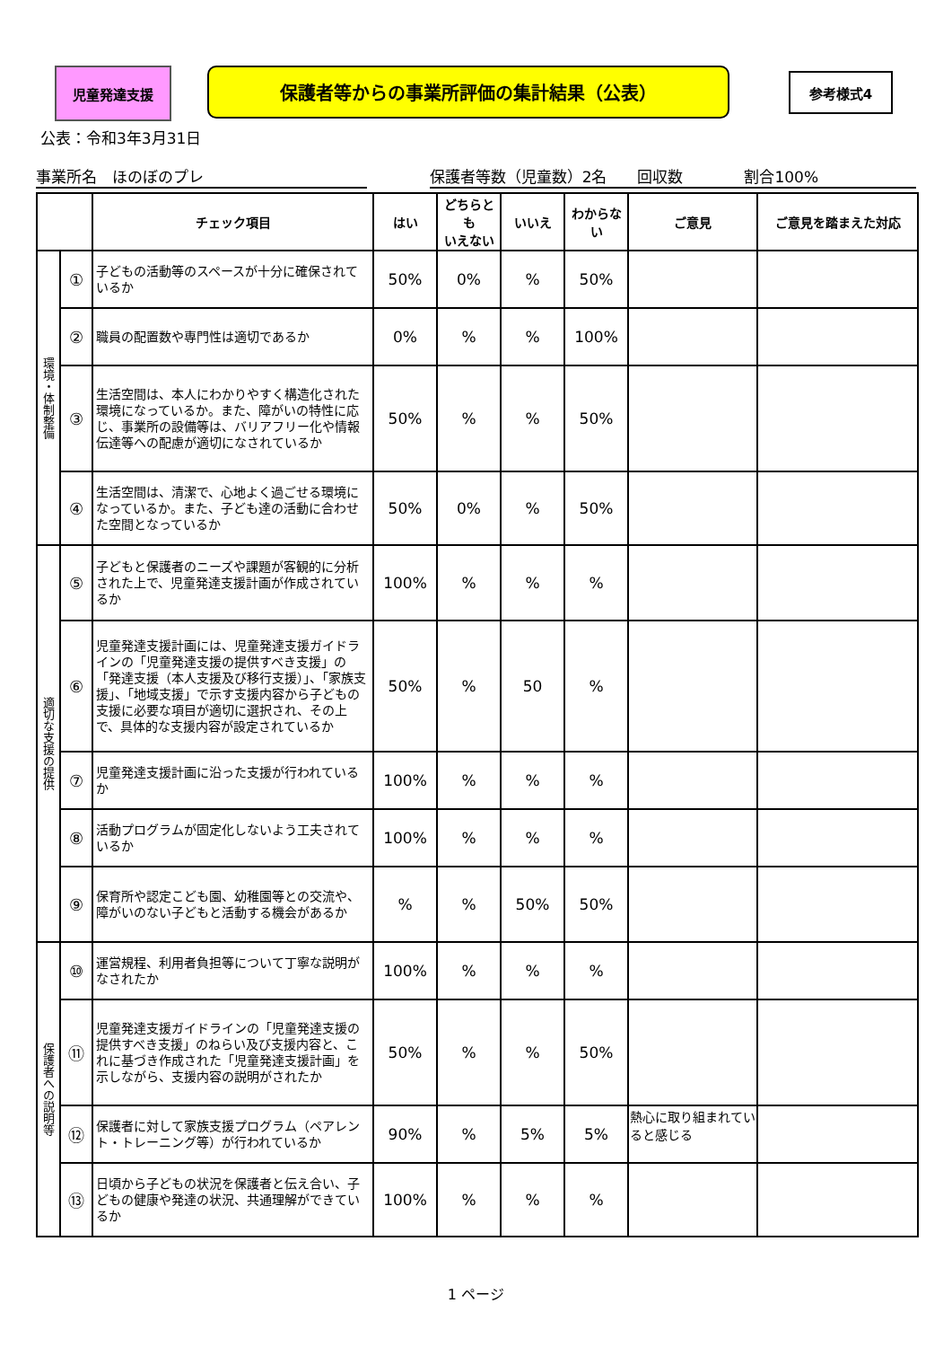児童発達支援 保護者等からの事業所評価の集計結果（公表） 参考様式4
公表：令和3年3月31日
事業所名　ほのぼのプレ 保護者等数（児童数）2名　　回収数　　　　割合100%
| | | チェック項目 | はい | どちらとも いえない | いいえ | わからな い | ご意見 | ご意見を踏まえた対応 |
| --- | --- | --- | --- | --- | --- | --- | --- | --- |
| 環境・体制整備 | ① | 子どもの活動等のスペースが十分に確保されているか | 50% | 0% | % | 50% | | |
| | ② | 職員の配置数や専門性は適切であるか | 0% | % | % | 100% | | |
| | ③ | 生活空間は、本人にわかりやすく構造化された環境になっているか。また、障がいの特性に応じ、事業所の設備等は、バリアフリー化や情報伝達等への配慮が適切になされているか | 50% | % | % | 50% | | |
| | ④ | 生活空間は、清潔で、心地よく過ごせる環境になっているか。また、子ども達の活動に合わせた空間となっているか | 50% | 0% | % | 50% | | |
| 適切な支援の提供 | ⑤ | 子どもと保護者のニーズや課題が客観的に分析された上で、児童発達支援計画が作成されているか | 100% | % | % | % | | |
| | ⑥ | 児童発達支援計画には、児童発達支援ガイドラインの「児童発達支援の提供すべき支援」の「発達支援（本人支援及び移行支援）」、「家族支援」、「地域支援」で示す支援内容から子どもの支援に必要な項目が適切に選択され、その上で、具体的な支援内容が設定されているか | 50% | % | 50 | % | | |
| | ⑦ | 児童発達支援計画に沿った支援が行われているか | 100% | % | % | % | | |
| | ⑧ | 活動プログラムが固定化しないよう工夫されているか | 100% | % | % | % | | |
| | ⑨ | 保育所や認定こども園、幼稚園等との交流や、障がいのない子どもと活動する機会があるか | % | % | 50% | 50% | | |
| 保護者への説明等 | ⑩ | 運営規程、利用者負担等について丁寧な説明がなされたか | 100% | % | % | % | | |
| | ⑪ | 児童発達支援ガイドラインの「児童発達支援の提供すべき支援」のねらい及び支援内容と、これに基づき作成された「児童発達支援計画」を示しながら、支援内容の説明がされたか | 50% | % | % | 50% | | |
| | ⑫ | 保護者に対して家族支援プログラム（ペアレント・トレーニング等）が行われているか | 90% | % | 5% | 5% | 熱心に取り組まれていると感じる | |
| | ⑬ | 日頃から子どもの状況を保護者と伝え合い、子どもの健康や発達の状況、共通理解ができているか | 100% | % | % | % | | |
1 ページ